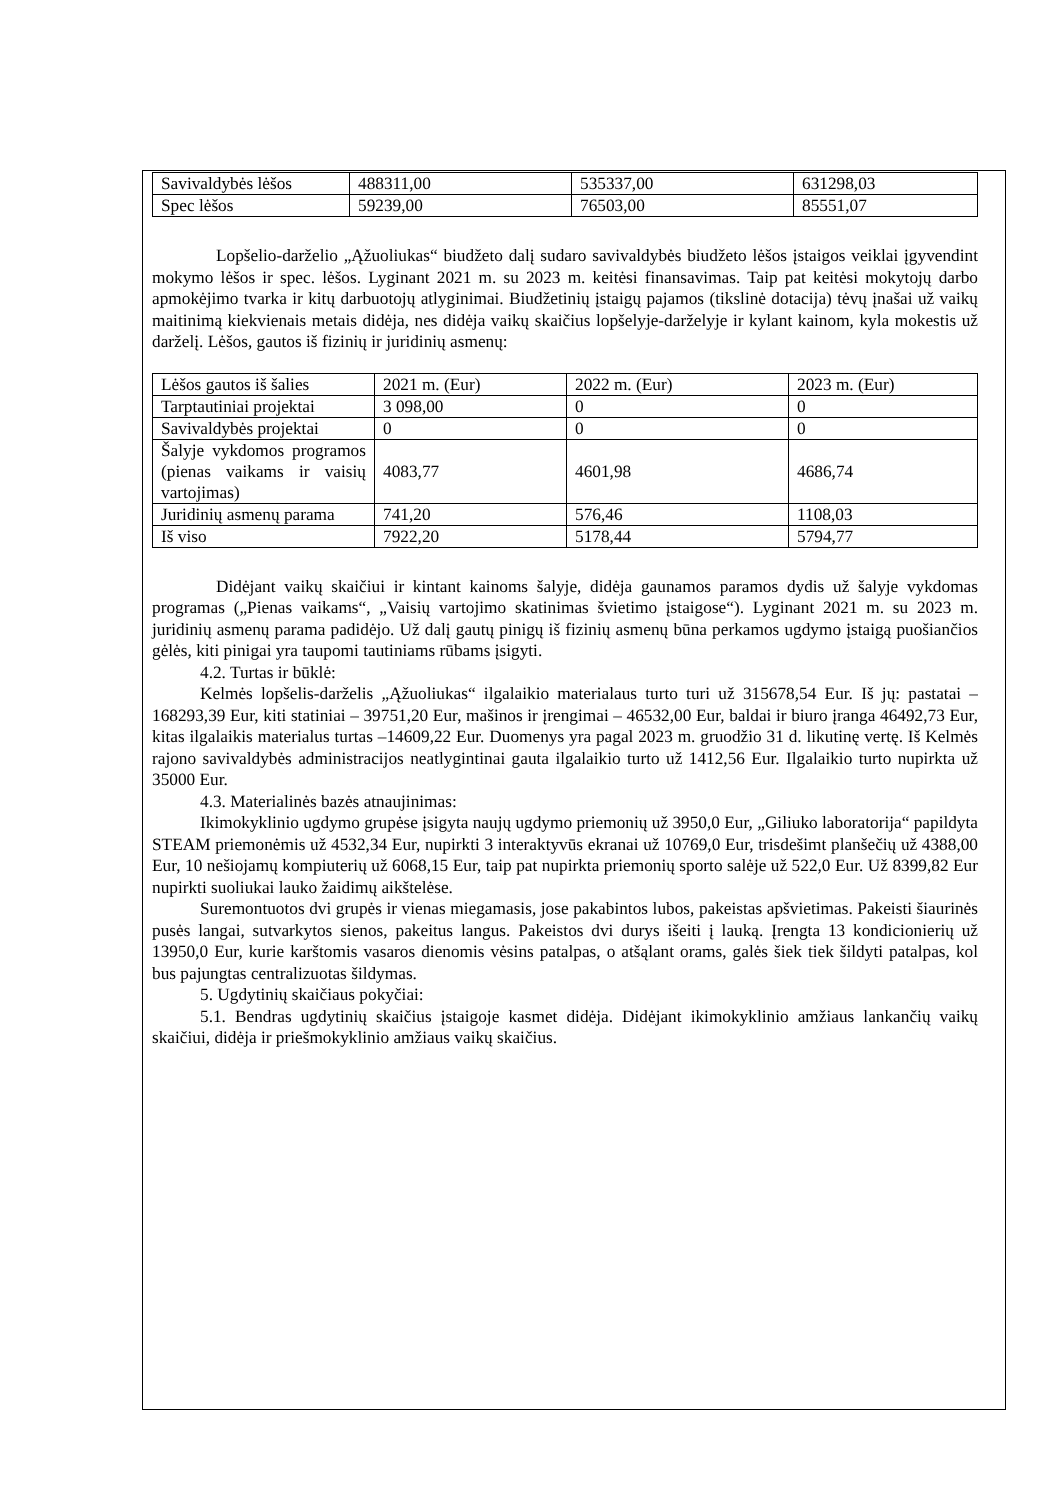| Savivaldybės lėšos | 488311,00 | 535337,00 | 631298,03 |
| Spec lėšos | 59239,00 | 76503,00 | 85551,07 |
Lopšelio-darželio „Ąžuoliukas“ biudžeto dalį sudaro savivaldybės biudžeto lėšos įstaigos veiklai įgyvendint mokymo lėšos ir spec. lėšos. Lyginant 2021 m. su 2023 m. keitėsi finansavimas. Taip pat keitėsi mokytojų darbo apmokėjimo tvarka ir kitų darbuotojų atlyginimai. Biudžetinių įstaigų pajamos (tikslinė dotacija) tėvų įnašai už vaikų maitinimą kiekvienais metais didėja, nes didėja vaikų skaičius lopšelyje-darželyje ir kylant kainom, kyla mokestis už darželį. Lėšos, gautos iš fizinių ir juridinių asmenų:
| Lėšos gautos iš šalies | 2021 m. (Eur) | 2022 m. (Eur) | 2023 m. (Eur) |
| Tarptautiniai projektai | 3 098,00 | 0 | 0 |
| Savivaldybės projektai | 0 | 0 | 0 |
| Šalyje vykdomos programos (pienas vaikams ir vaisių vartojimas) | 4083,77 | 4601,98 | 4686,74 |
| Juridinių asmenų parama | 741,20 | 576,46 | 1108,03 |
| Iš viso | 7922,20 | 5178,44 | 5794,77 |
Didėjant vaikų skaičiui ir kintant kainoms šalyje, didėja gaunamos paramos dydis už šalyje vykdomas programas („Pienas vaikams“, „Vaisių vartojimo skatinimas švietimo įstaigose“). Lyginant 2021 m. su 2023 m. juridinių asmenų parama padidėjo. Už dalį gautų pinigų iš fizinių asmenų būna perkamos ugdymo įstaigą puošiančios gėlės, kiti pinigai yra taupomi tautiniams rūbams įsigyti.
4.2. Turtas ir būklė:
Kelmės lopšelis-darželis „Ąžuoliukas“ ilgalaikio materialaus turto turi už 315678,54 Eur. Iš jų: pastatai – 168293,39 Eur, kiti statiniai – 39751,20 Eur, mašinos ir įrengimai – 46532,00 Eur, baldai ir biuro įranga 46492,73 Eur, kitas ilgalaikis materialus turtas –14609,22 Eur. Duomenys yra pagal 2023 m. gruodžio 31 d. likutinę vertę. Iš Kelmės rajono savivaldybės administracijos neatlygintinai gauta ilgalaikio turto už 1412,56 Eur. Ilgalaikio turto nupirkta už 35000 Eur.
4.3. Materialinės bazės atnaujinimas:
Ikimokyklinio ugdymo grupėse įsigyta naujų ugdymo priemonių už 3950,0 Eur, „Giliuko laboratorija“ papildyta STEAM priemonėmis už 4532,34 Eur, nupirkti 3 interaktyvūs ekranai už 10769,0 Eur, trisdešimt planšečių už 4388,00 Eur, 10 nešiojamų kompiuterių už 6068,15 Eur, taip pat nupirkta priemonių sporto salėje už 522,0 Eur. Už 8399,82 Eur nupirkti suoliukai lauko žaidimų aikštelėse.
Suremontuotos dvi grupės ir vienas miegamasis, jose pakabintos lubos, pakeistas apšvietimas. Pakeisti šiaurinės pusės langai, sutvarkytos sienos, pakeitus langus. Pakeistos dvi durys išeiti į lauką. Įrengta 13 kondicionierių už 13950,0 Eur, kurie karštomis vasaros dienomis vėsins patalpas, o atšąlant orams, galės šiek tiek šildyti patalpas, kol bus pajungtas centralizuotas šildymas.
5. Ugdytinių skaičiaus pokyčiai:
5.1. Bendras ugdytinių skaičius įstaigoje kasmet didėja. Didėjant ikimokyklinio amžiaus lankančių vaikų skaičiui, didėja ir priešmokyklinio amžiaus vaikų skaičius.